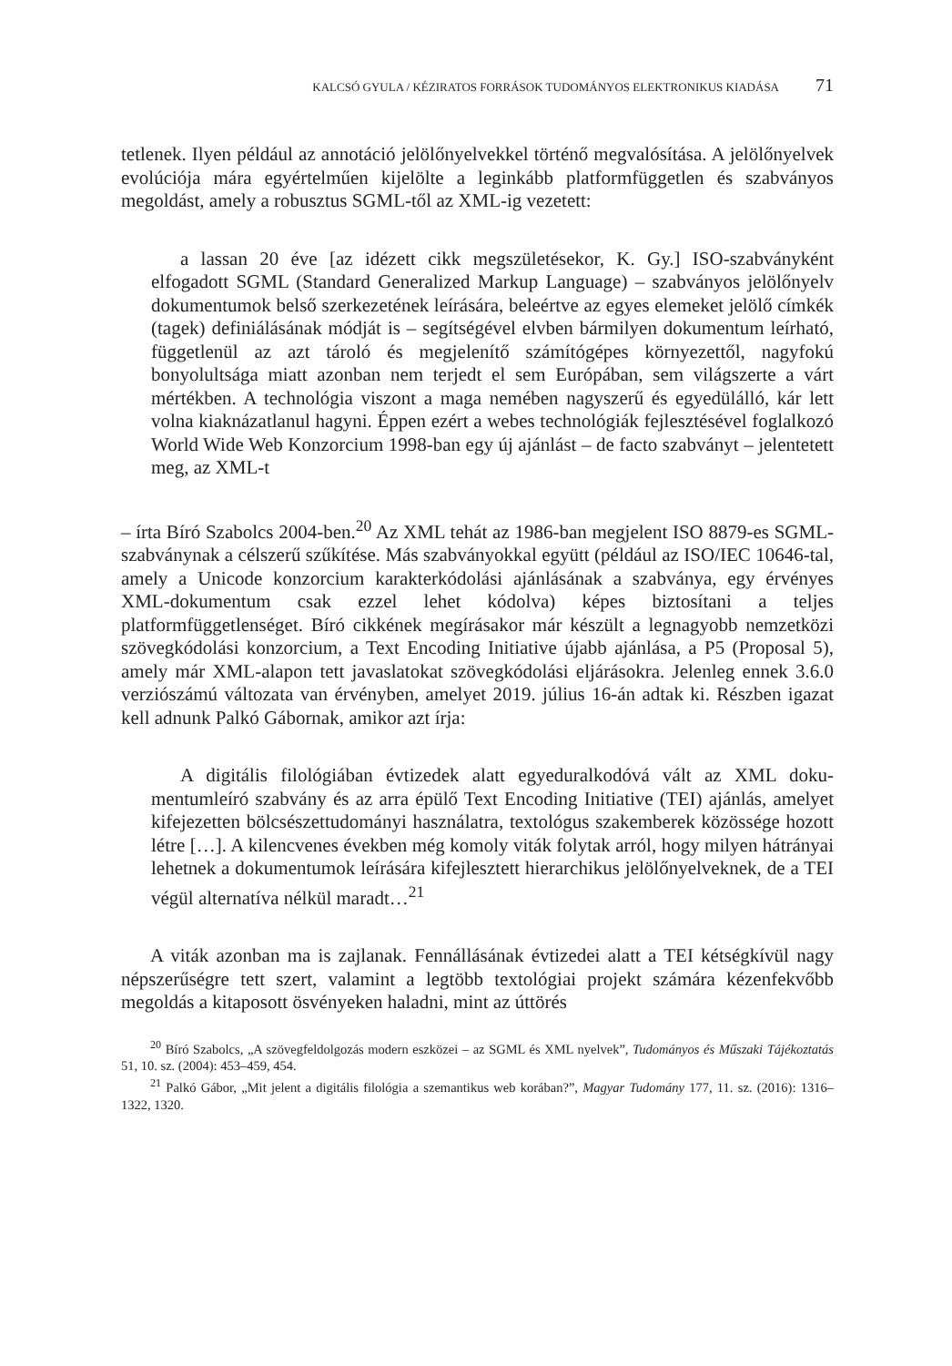KALCSÓ GYULA / KÉZIRATOS FORRÁSOK TUDOMÁNYOS ELEKTRONIKUS KIADÁSA 71
tetlenek. Ilyen például az annotáció jelölőnyelvekkel történő megvalósítása. A jelölőnyelvek evolúciója mára egyértelműen kijelölte a leginkább platform­független és szabványos megoldást, amely a robusztus SGML-től az XML-ig vezetett:
a lassan 20 éve [az idézett cikk megszületésekor, K. Gy.] ISO-szabványként elfogadott SGML (Standard Generalized Markup Language) – szabványos jelölőnyelv dokumentumok belső szerkezetének leírására, beleértve az egyes elemeket jelölő címkék (tagek) definiálásának módját is – segítségével elvben bármilyen dokumentum leírható, függetlenül az azt tároló és megjelenítő számítógépes környezettől, nagyfokú bonyolultsága miatt azonban nem ter­jedt el sem Európában, sem világszerte a várt mértékben. A technológia vi­szont a maga nemében nagyszerű és egyedülálló, kár lett volna kiaknázatlanul hagyni. Éppen ezért a webes technológiák fejlesztésével foglalkozó World Wide Web Konzorcium 1998-ban egy új ajánlást – de facto szabványt – jelente­tett meg, az XML-t
– írta Bíró Szabolcs 2004-ben.<sup>20</sup> Az XML tehát az 1986-ban megjelent ISO 8879-es SGML-szabványnak a célszerű szűkítése. Más szabványokkal együtt (például az ISO/IEC 10646-tal, amely a Unicode konzorcium karakterkódolási ajánlásának a szabványa, egy érvényes XML-dokumentum csak ezzel lehet kódolva) képes biz­tosítani a teljes platformfüggetlenséget. Bíró cikkének megírásakor már készült a legnagyobb nemzetközi szövegkódolási konzorcium, a Text Encoding Initiative újabb ajánlása, a P5 (Proposal 5), amely már XML-alapon tett javaslatokat szöveg­kódolási eljárásokra. Jelenleg ennek 3.6.0 verziószámú változata van érvényben, amelyet 2019. július 16-án adtak ki. Részben igazat kell adnunk Palkó Gábornak, amikor azt írja:
A digitális filológiában évtizedek alatt egyeduralkodóvá vált az XML doku­mentumleíró szabvány és az arra épülő Text Encoding Initiative (TEI) ajánlás, amelyet kifejezetten bölcsészettudományi használatra, textológus szakemberek közössége hozott létre […]. A kilencvenes években még komoly viták folytak arról, hogy milyen hátrányai lehetnek a dokumentumok leírására kifejlesztett hierarchikus jelölőnyelveknek, de a TEI végül alternatíva nélkül maradt…<sup>21</sup>
A viták azonban ma is zajlanak. Fennállásának évtizedei alatt a TEI kétség­kívül nagy népszerűségre tett szert, valamint a legtöbb textológiai projekt számá­ra kézenfekvőbb megoldás a kitaposott ösvényeken haladni, mint az úttörés
<sup>20</sup> Bíró Szabolcs, „A szövegfeldolgozás modern eszközei – az SGML és XML nyelvek”, Tudományos és Műszaki Tájékoztatás 51, 10. sz. (2004): 453–459, 454.
<sup>21</sup> Palkó Gábor, „Mit jelent a digitális filológia a szemantikus web korában?”, Magyar Tudomány 177, 11. sz. (2016): 1316–1322, 1320.